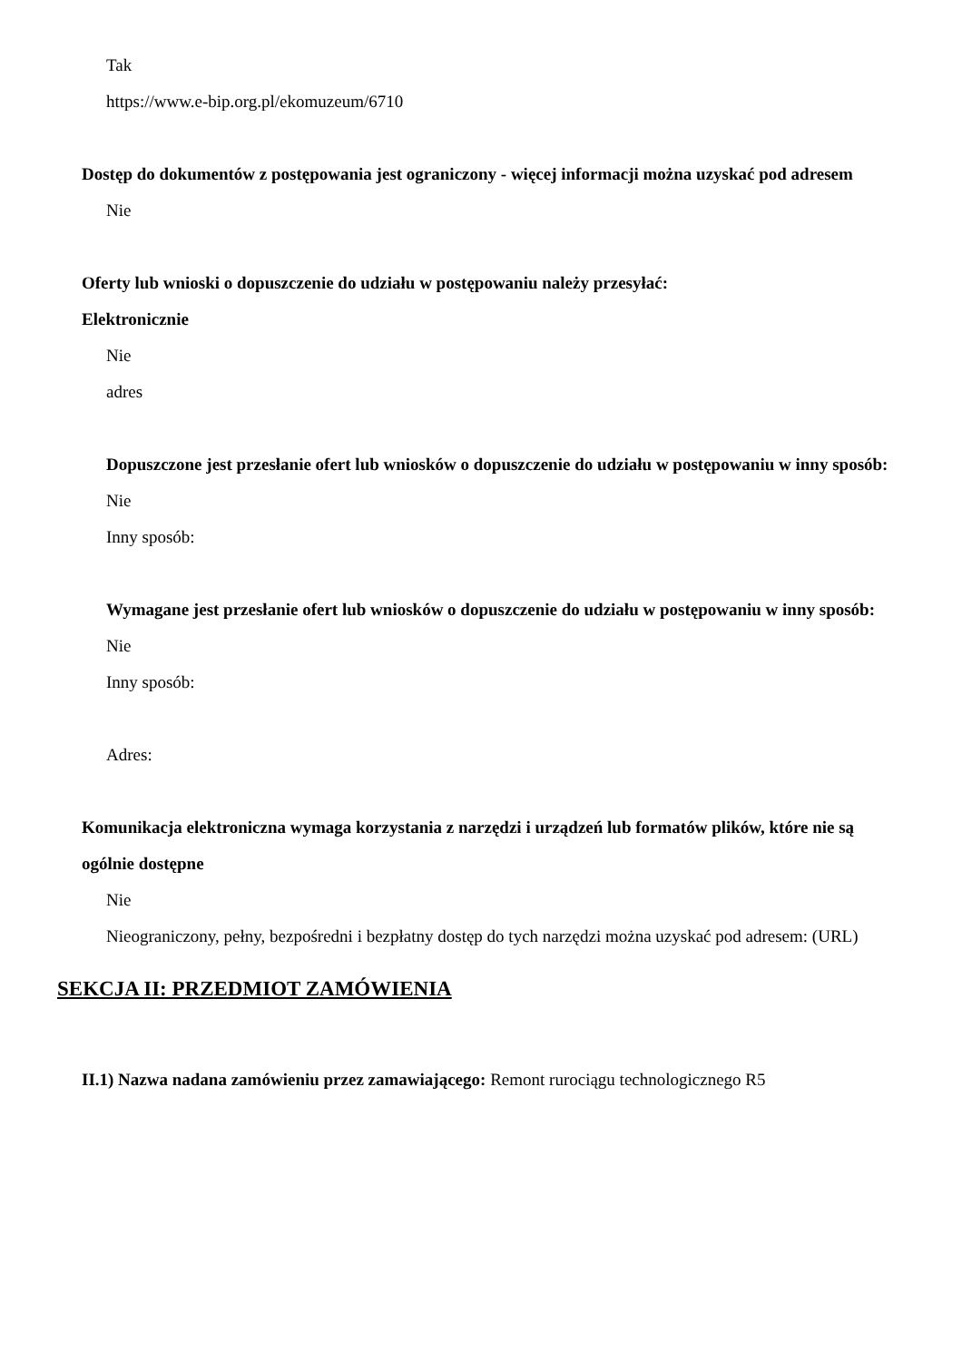Tak
https://www.e-bip.org.pl/ekomuzeum/6710
Dostęp do dokumentów z postępowania jest ograniczony - więcej informacji można uzyskać pod adresem
Nie
Oferty lub wnioski o dopuszczenie do udziału w postępowaniu należy przesyłać:
Elektronicznie
Nie
adres
Dopuszczone jest przesłanie ofert lub wniosków o dopuszczenie do udziału w postępowaniu w inny sposób:
Nie
Inny sposób:
Wymagane jest przesłanie ofert lub wniosków o dopuszczenie do udziału w postępowaniu w inny sposób:
Nie
Inny sposób:
Adres:
Komunikacja elektroniczna wymaga korzystania z narzędzi i urządzeń lub formatów plików, które nie są ogólnie dostępne
Nie
Nieograniczony, pełny, bezpośredni i bezpłatny dostęp do tych narzędzi można uzyskać pod adresem: (URL)
SEKCJA II: PRZEDMIOT ZAMÓWIENIA
II.1) Nazwa nadana zamówieniu przez zamawiającego: Remont rurociągu technologicznego R5